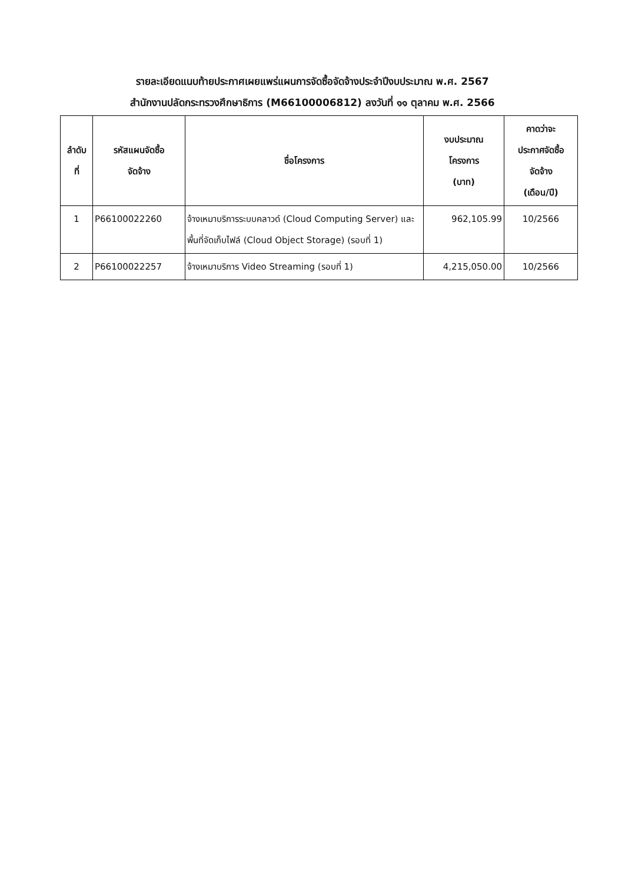รายละเอียดแนบท้ายประกาศเผยแพร่แผนการจัดซื้อจัดจ้างประจำปีงบประมาณ พ.ศ. 2567
สำนักงานปลัดกระทรวงศึกษาธิการ (M66100006812) ลงวันที่ ๑๑ ตุลาคม พ.ศ. 2566
| ลำดับ ที่ | รหัสแผนจัดซื้อ จัดจ้าง | ชื่อโครงการ | งบประมาณ โครงการ (บาท) | คาดว่าจะ ประกาศจัดซื้อ จัดจ้าง (เดือน/ปี) |
| --- | --- | --- | --- | --- |
| 1 | P66100022260 | จ้างเหมาบริการระบบคลาวด์ (Cloud Computing Server) และพื้นที่จัดเก็บไฟล์ (Cloud Object Storage) (รอบที่ 1) | 962,105.99 | 10/2566 |
| 2 | P66100022257 | จ้างเหมาบริการ Video Streaming (รอบที่ 1) | 4,215,050.00 | 10/2566 |